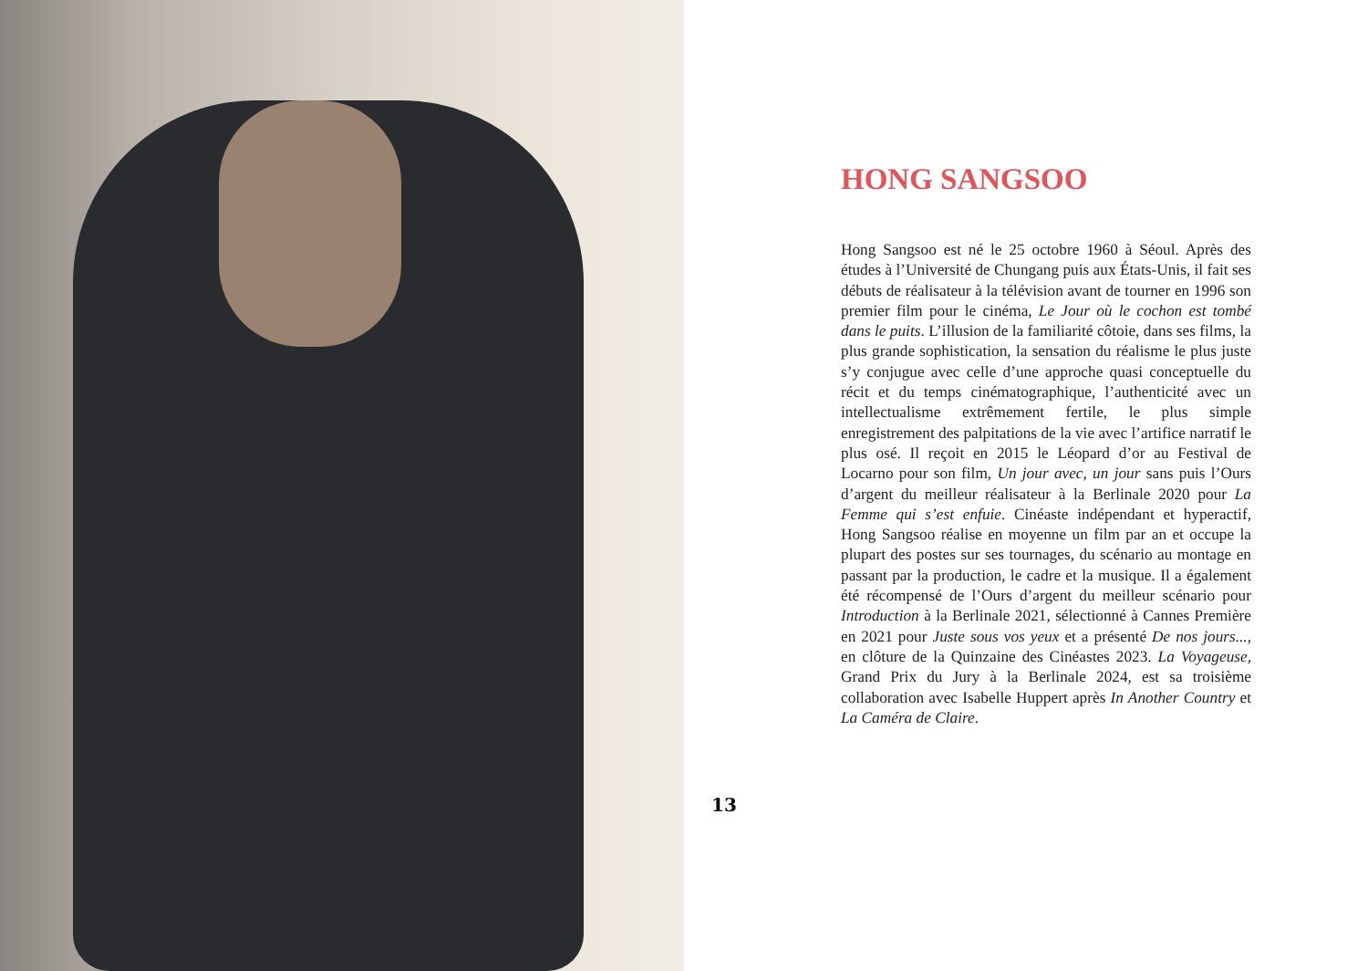HONG SANGSOO
Hong Sangsoo est né le 25 octobre 1960 à Séoul. Après des études à l’Université de Chungang puis aux États-Unis, il fait ses débuts de réalisateur à la télévision avant de tourner en 1996 son premier film pour le cinéma, Le Jour où le cochon est tombé dans le puits. L’illusion de la familiarité côtoie, dans ses films, la plus grande sophistication, la sensation du réalisme le plus juste s’y conjugue avec celle d’une approche quasi conceptuelle du récit et du temps cinématographique, l’authenticité avec un intellectualisme extrêmement fertile, le plus simple enregistrement des palpitations de la vie avec l’artifice narratif le plus osé. Il reçoit en 2015 le Léopard d’or au Festival de Locarno pour son film, Un jour avec, un jour sans puis l’Ours d’argent du meilleur réalisateur à la Berlinale 2020 pour La Femme qui s’est enfuie. Cinéaste indépendant et hyperactif, Hong Sangsoo réalise en moyenne un film par an et occupe la plupart des postes sur ses tournages, du scénario au montage en passant par la production, le cadre et la musique. Il a également été récompensé de l’Ours d’argent du meilleur scénario pour Introduction à la Berlinale 2021, sélectionné à Cannes Première en 2021 pour Juste sous vos yeux et a présenté De nos jours..., en clôture de la Quinzaine des Cinéastes 2023. La Voyageuse, Grand Prix du Jury à la Berlinale 2024, est sa troisième collaboration avec Isabelle Huppert après In Another Country et La Caméra de Claire.
13